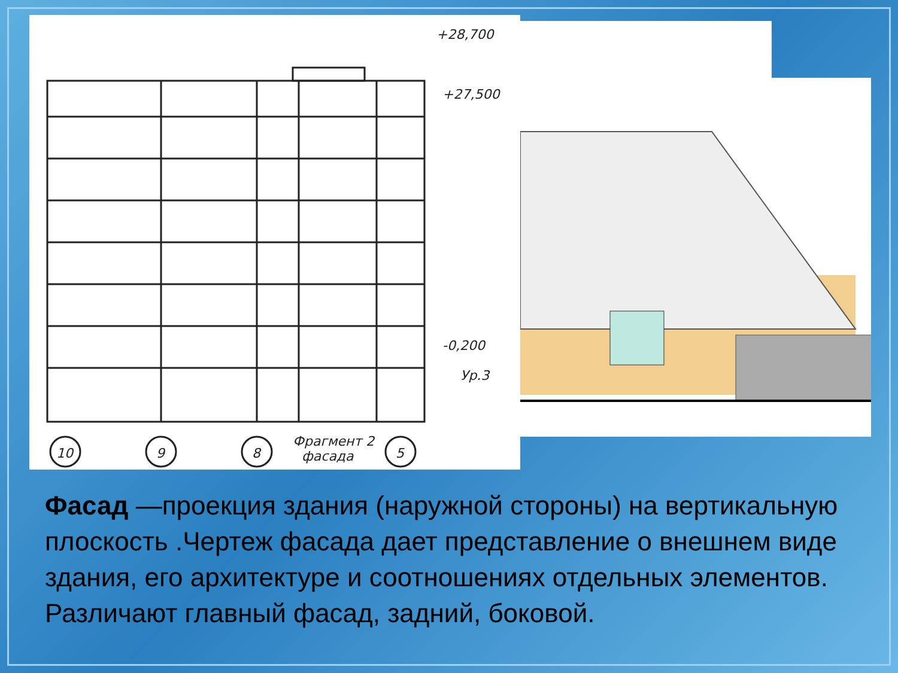+28,700
+27,500
-0,200
Ур.3
10
9
8
5
Фрагмент 2
фасада
Фасад —проекция здания (наружной стороны) на вертикальную плоскость .Чертеж фасада дает представление о внешнем виде здания, его архитектуре и соотношениях отдельных элементов. Различают главный фасад, задний, боковой.